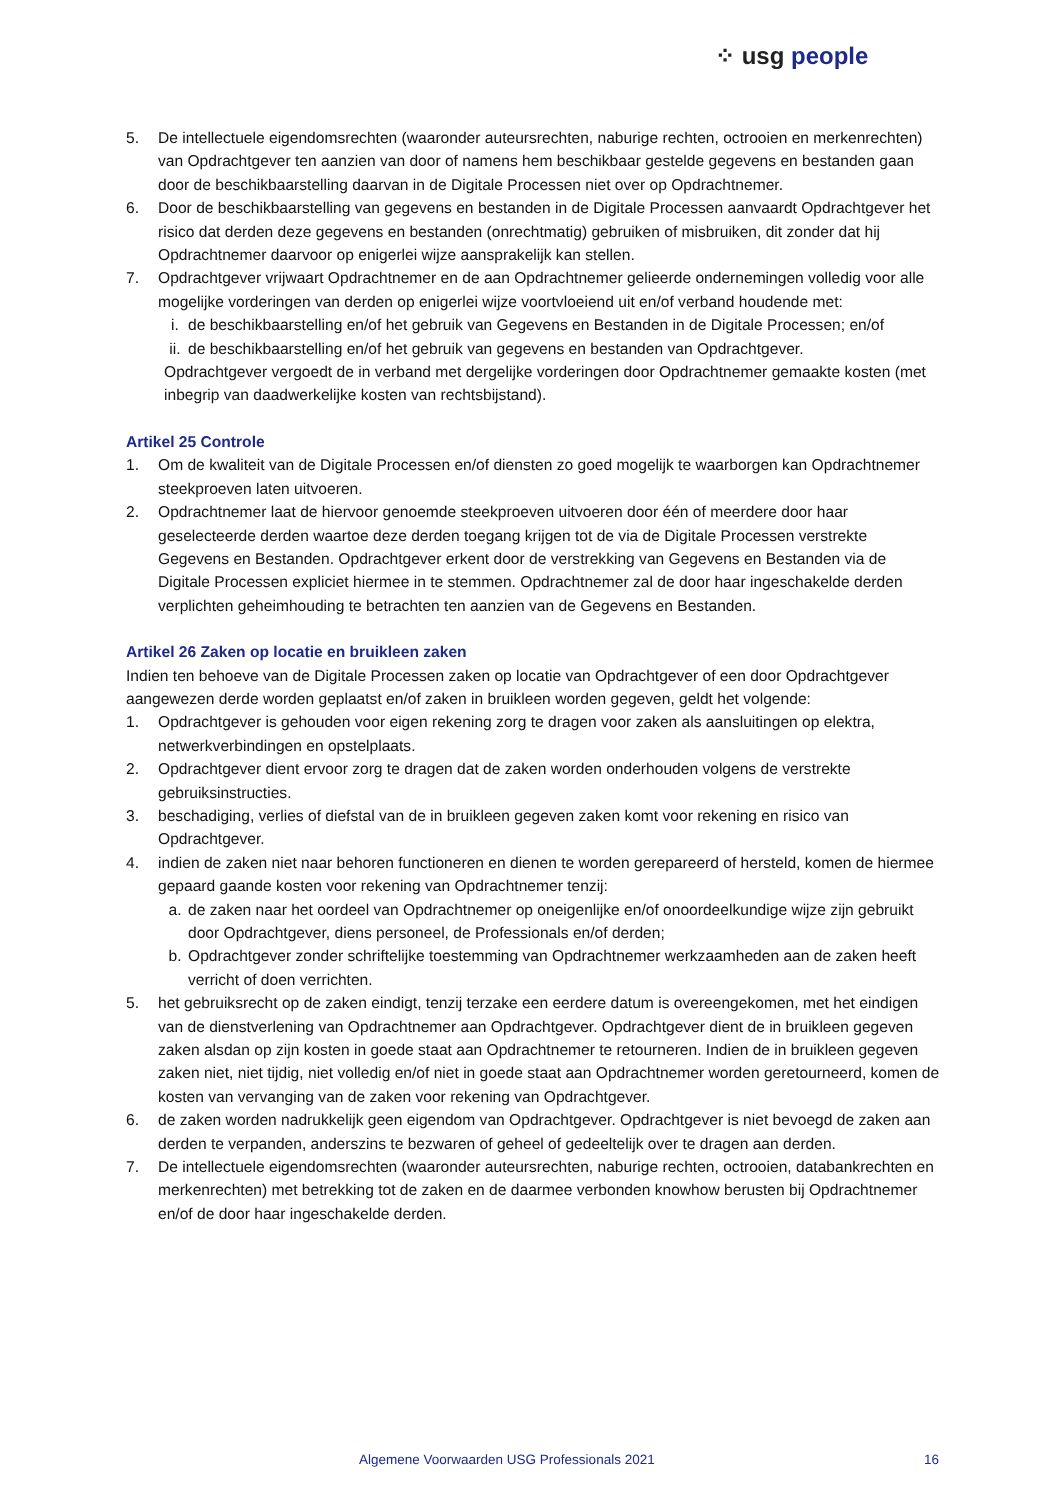⁘ usg people
5. De intellectuele eigendomsrechten (waaronder auteursrechten, naburige rechten, octrooien en merkenrechten) van Opdrachtgever ten aanzien van door of namens hem beschikbaar gestelde gegevens en bestanden gaan door de beschikbaarstelling daarvan in de Digitale Processen niet over op Opdrachtnemer.
6. Door de beschikbaarstelling van gegevens en bestanden in de Digitale Processen aanvaardt Opdrachtgever het risico dat derden deze gegevens en bestanden (onrechtmatig) gebruiken of misbruiken, dit zonder dat hij Opdrachtnemer daarvoor op enigerlei wijze aansprakelijk kan stellen.
7. Opdrachtgever vrijwaart Opdrachtnemer en de aan Opdrachtnemer gelieerde ondernemingen volledig voor alle mogelijke vorderingen van derden op enigerlei wijze voortvloeiend uit en/of verband houdende met:
i. de beschikbaarstelling en/of het gebruik van Gegevens en Bestanden in de Digitale Processen; en/of
ii. de beschikbaarstelling en/of het gebruik van gegevens en bestanden van Opdrachtgever.
Opdrachtgever vergoedt de in verband met dergelijke vorderingen door Opdrachtnemer gemaakte kosten (met inbegrip van daadwerkelijke kosten van rechtsbijstand).
Artikel 25 Controle
1. Om de kwaliteit van de Digitale Processen en/of diensten zo goed mogelijk te waarborgen kan Opdrachtnemer steekproeven laten uitvoeren.
2. Opdrachtnemer laat de hiervoor genoemde steekproeven uitvoeren door één of meerdere door haar geselecteerde derden waartoe deze derden toegang krijgen tot de via de Digitale Processen verstrekte Gegevens en Bestanden. Opdrachtgever erkent door de verstrekking van Gegevens en Bestanden via de Digitale Processen expliciet hiermee in te stemmen. Opdrachtnemer zal de door haar ingeschakelde derden verplichten geheimhouding te betrachten ten aanzien van de Gegevens en Bestanden.
Artikel 26 Zaken op locatie en bruikleen zaken
Indien ten behoeve van de Digitale Processen zaken op locatie van Opdrachtgever of een door Opdrachtgever aangewezen derde worden geplaatst en/of zaken in bruikleen worden gegeven, geldt het volgende:
1. Opdrachtgever is gehouden voor eigen rekening zorg te dragen voor zaken als aansluitingen op elektra, netwerkverbindingen en opstelplaats.
2. Opdrachtgever dient ervoor zorg te dragen dat de zaken worden onderhouden volgens de verstrekte gebruiksinstructies.
3. beschadiging, verlies of diefstal van de in bruikleen gegeven zaken komt voor rekening en risico van Opdrachtgever.
4. indien de zaken niet naar behoren functioneren en dienen te worden gerepareerd of hersteld, komen de hiermee gepaard gaande kosten voor rekening van Opdrachtnemer tenzij:
a. de zaken naar het oordeel van Opdrachtnemer op oneigenlijke en/of onoordeelkundige wijze zijn gebruikt door Opdrachtgever, diens personeel, de Professionals en/of derden;
b. Opdrachtgever zonder schriftelijke toestemming van Opdrachtnemer werkzaamheden aan de zaken heeft verricht of doen verrichten.
5. het gebruiksrecht op de zaken eindigt, tenzij terzake een eerdere datum is overeengekomen, met het eindigen van de dienstverlening van Opdrachtnemer aan Opdrachtgever. Opdrachtgever dient de in bruikleen gegeven zaken alsdan op zijn kosten in goede staat aan Opdrachtnemer te retourneren. Indien de in bruikleen gegeven zaken niet, niet tijdig, niet volledig en/of niet in goede staat aan Opdrachtnemer worden geretourneerd, komen de kosten van vervanging van de zaken voor rekening van Opdrachtgever.
6. de zaken worden nadrukkelijk geen eigendom van Opdrachtgever. Opdrachtgever is niet bevoegd de zaken aan derden te verpanden, anderszins te bezwaren of geheel of gedeeltelijk over te dragen aan derden.
7. De intellectuele eigendomsrechten (waaronder auteursrechten, naburige rechten, octrooien, databankrechten en merkenrechten) met betrekking tot de zaken en de daarmee verbonden knowhow berusten bij Opdrachtnemer en/of de door haar ingeschakelde derden.
Algemene Voorwaarden USG Professionals 2021 16